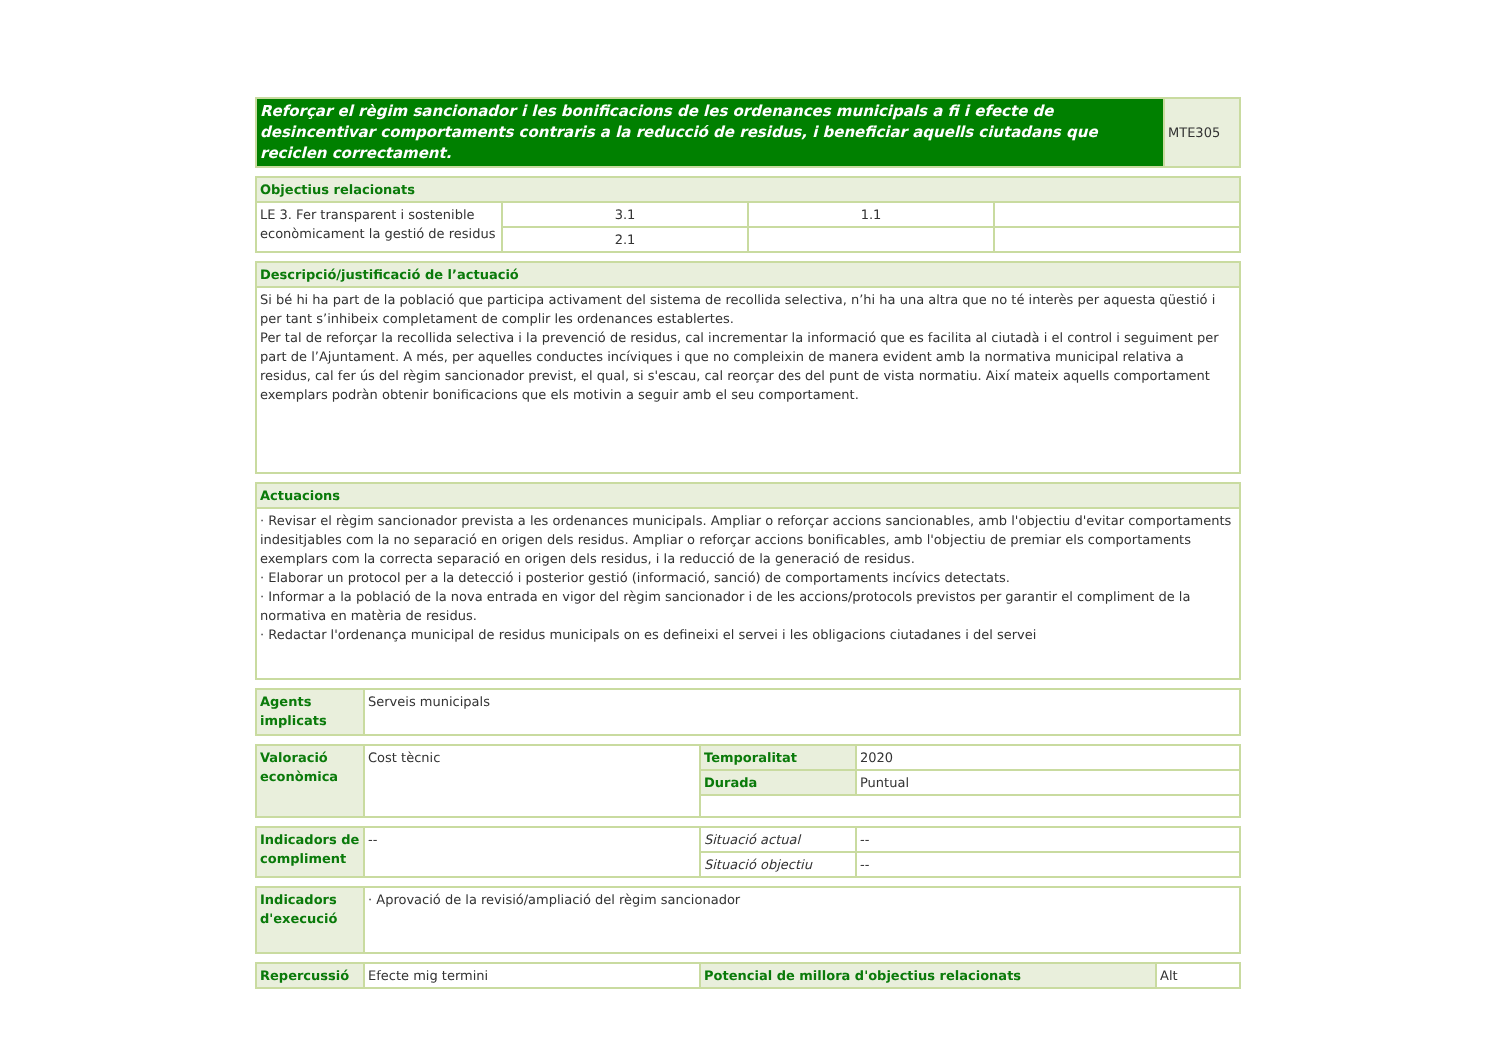| Reforçar el règim sancionador i les bonificacions de les ordenances municipals a fi i efecte de desincentivar comportaments contraris a la reducció de residus, i beneficiar aquells ciutadans que reciclen correctament. | MTE305 |
| Objectius relacionats | | | |
| --- | --- | --- | --- |
| LE 3. Fer transparent i sostenible econòmicament la gestió de residus | 3.1 | 1.1 | |
| | 2.1 | | |
| Descripció/justificació de l’actuació |
| --- |
| Si bé hi ha part de la població que participa activament del sistema de recollida selectiva, n’hi ha una altra que no té interès per aquesta qüestió i per tant s’inhibeix completament de complir les ordenances establertes. Per tal de reforçar la recollida selectiva i la prevenció de residus, cal incrementar la informació que es facilita al ciutadà i el control i seguiment per part de l’Ajuntament. A més, per aquelles conductes incíviques i que no compleixin de manera evident amb la normativa municipal relativa a residus, cal fer ús del règim sancionador previst, el qual, si s'escau, cal reorçar des del punt de vista normatiu. Així mateix aquells comportament exemplars podràn obtenir bonificacions que els motivin a seguir amb el seu comportament. |
| Actuacions |
| --- |
| · Revisar el règim sancionador prevista a les ordenances municipals. Ampliar o reforçar accions sancionables, amb l'objectiu d'evitar comportaments indesitjables com la no separació en origen dels residus. Ampliar o reforçar accions bonificables, amb l'objectiu de premiar els comportaments exemplars com la correcta separació en origen dels residus, i la reducció de la generació de residus. · Elaborar un protocol per a la detecció i posterior gestió (informació, sanció) de comportaments incívics detectats. · Informar a la població de la nova entrada en vigor del règim sancionador i de les accions/protocols previstos per garantir el compliment de la normativa en matèria de residus. · Redactar l'ordenança municipal de residus municipals on es defineixi el servei i les obligacions ciutadanes i del servei |
| Agents implicats | Serveis municipals |
| Valoració econòmica | Cost tècnic | Temporalitat | 2020 |
| | | Durada | Puntual |
| Indicadors de compliment | -- | Situació actual | -- |
| | | Situació objectiu | -- |
| Indicadors d'execució | · Aprovació de la revisió/ampliació del règim sancionador |
| Repercussió | Efecte mig termini | Potencial de millora d'objectius relacionats | Alt |